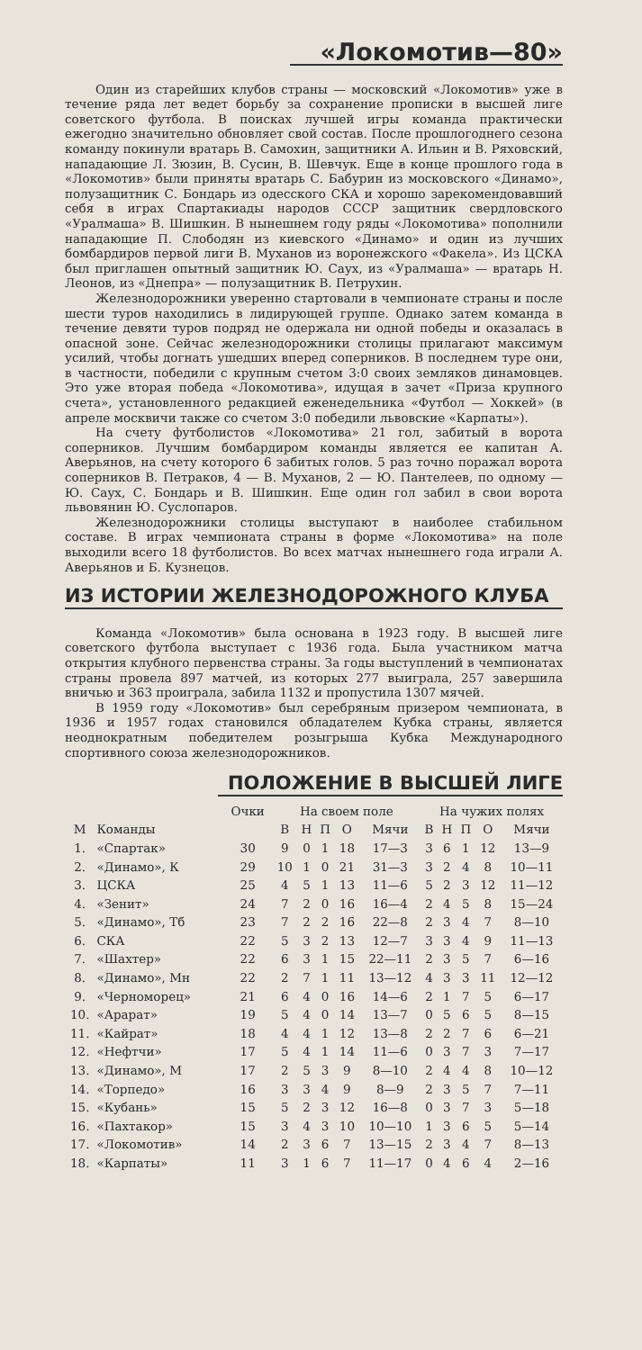«Локомотив—80»
Один из старейших клубов страны — московский «Локомотив» уже в течение ряда лет ведет борьбу за сохранение прописки в высшей лиге советского футбола. В поисках лучшей игры команда практически ежегодно значительно обновляет свой состав. После прошлогоднего сезона команду покинули вратарь В. Самохин, защитники А. Ильин и В. Ряховский, нападающие Л. Зюзин, В. Сусин, В. Шевчук. Еще в конце прошлого года в «Локомотив» были приняты вратарь С. Бабурин из московского «Динамо», полузащитник С. Бондарь из одесского СКА и хорошо зарекомендовавший себя в играх Спартакиады народов СССР защитник свердловского «Уралмаша» В. Шишкин. В нынешнем году ряды «Локомотива» пополнили нападающие П. Слободян из киевского «Динамо» и один из лучших бомбардиров первой лиги В. Муханов из воронежского «Факела». Из ЦСКА был приглашен опытный защитник Ю. Саух, из «Уралмаша» — вратарь Н. Леонов, из «Днепра» — полузащитник В. Петрухин.
Железнодорожники уверенно стартовали в чемпионате страны и после шести туров находились в лидирующей группе. Однако затем команда в течение девяти туров подряд не одержала ни одной победы и оказалась в опасной зоне. Сейчас железнодорожники столицы прилагают максимум усилий, чтобы догнать ушедших вперед соперников. В последнем туре они, в частности, победили с крупным счетом 3:0 своих земляков динамовцев. Это уже вторая победа «Локомотива», идущая в зачет «Приза крупного счета», установленного редакцией еженедельника «Футбол — Хоккей» (в апреле москвичи также со счетом 3:0 победили львовские «Карпаты»).
На счету футболистов «Локомотива» 21 гол, забитый в ворота соперников. Лучшим бомбардиром команды является ее капитан А. Аверьянов, на счету которого 6 забитых голов. 5 раз точно поражал ворота соперников В. Петраков, 4 — В. Муханов, 2 — Ю. Пантелеев, по одному — Ю. Саух, С. Бондарь и В. Шишкин. Еще один гол забил в свои ворота львовянин Ю. Суслопаров.
Железнодорожники столицы выступают в наиболее стабильном составе. В играх чемпионата страны в форме «Локомотива» на поле выходили всего 18 футболистов. Во всех матчах нынешнего года играли А. Аверьянов и Б. Кузнецов.
ИЗ ИСТОРИИ ЖЕЛЕЗНОДОРОЖНОГО КЛУБА
Команда «Локомотив» была основана в 1923 году. В высшей лиге советского футбола выступает с 1936 года. Была участником матча открытия клубного первенства страны. За годы выступлений в чемпионатах страны провела 897 матчей, из которых 277 выиграла, 257 завершила вничью и 363 проиграла, забила 1132 и пропустила 1307 мячей.
В 1959 году «Локомотив» был серебряным призером чемпионата, в 1936 и 1957 годах становился обладателем Кубка страны, является неоднократным победителем розыгрыша Кубка Международного спортивного союза железнодорожников.
ПОЛОЖЕНИЕ В ВЫСШЕЙ ЛИГЕ
| | | Очки | На своем поле | | | | | На чужих полях | | | | |
| --- | --- | --- | --- | --- | --- | --- | --- | --- | --- | --- | --- | --- |
| М | Команды | | В | Н | П | О | Мячи | В | Н | П | О | Мячи |
| 1. | «Спартак» | 30 | 9 | 0 | 1 | 18 | 17—3 | 3 | 6 | 1 | 12 | 13—9 |
| 2. | «Динамо», К | 29 | 10 | 1 | 0 | 21 | 31—3 | 3 | 2 | 4 | 8 | 10—11 |
| 3. | ЦСКА | 25 | 4 | 5 | 1 | 13 | 11—6 | 5 | 2 | 3 | 12 | 11—12 |
| 4. | «Зенит» | 24 | 7 | 2 | 0 | 16 | 16—4 | 2 | 4 | 5 | 8 | 15—24 |
| 5. | «Динамо», Тб | 23 | 7 | 2 | 2 | 16 | 22—8 | 2 | 3 | 4 | 7 | 8—10 |
| 6. | СКА | 22 | 5 | 3 | 2 | 13 | 12—7 | 3 | 3 | 4 | 9 | 11—13 |
| 7. | «Шахтер» | 22 | 6 | 3 | 1 | 15 | 22—11 | 2 | 3 | 5 | 7 | 6—16 |
| 8. | «Динамо», Мн | 22 | 2 | 7 | 1 | 11 | 13—12 | 4 | 3 | 3 | 11 | 12—12 |
| 9. | «Черноморец» | 21 | 6 | 4 | 0 | 16 | 14—6 | 2 | 1 | 7 | 5 | 6—17 |
| 10. | «Арарат» | 19 | 5 | 4 | 0 | 14 | 13—7 | 0 | 5 | 6 | 5 | 8—15 |
| 11. | «Кайрат» | 18 | 4 | 4 | 1 | 12 | 13—8 | 2 | 2 | 7 | 6 | 6—21 |
| 12. | «Нефтчи» | 17 | 5 | 4 | 1 | 14 | 11—6 | 0 | 3 | 7 | 3 | 7—17 |
| 13. | «Динамо», М | 17 | 2 | 5 | 3 | 9 | 8—10 | 2 | 4 | 4 | 8 | 10—12 |
| 14. | «Торпедо» | 16 | 3 | 3 | 4 | 9 | 8—9 | 2 | 3 | 5 | 7 | 7—11 |
| 15. | «Кубань» | 15 | 5 | 2 | 3 | 12 | 16—8 | 0 | 3 | 7 | 3 | 5—18 |
| 16. | «Пахтакор» | 15 | 3 | 4 | 3 | 10 | 10—10 | 1 | 3 | 6 | 5 | 5—14 |
| 17. | «Локомотив» | 14 | 2 | 3 | 6 | 7 | 13—15 | 2 | 3 | 4 | 7 | 8—13 |
| 18. | «Карпаты» | 11 | 3 | 1 | 6 | 7 | 11—17 | 0 | 4 | 6 | 4 | 2—16 |